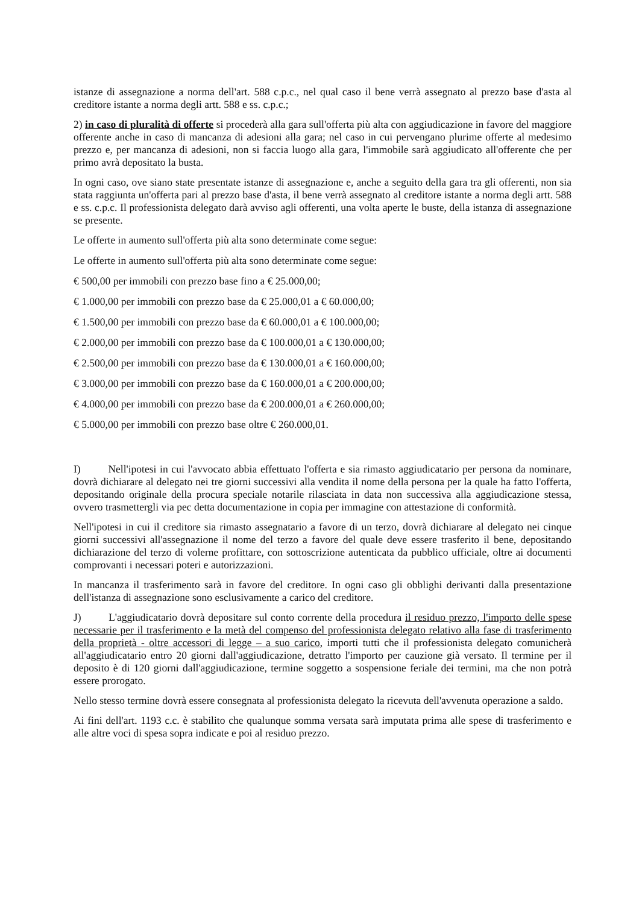istanze di assegnazione a norma dell'art. 588 c.p.c., nel qual caso il bene verrà assegnato al prezzo base d'asta al creditore istante a norma degli artt. 588 e ss. c.p.c.;
2) in caso di pluralità di offerte si procederà alla gara sull'offerta più alta con aggiudicazione in favore del maggiore offerente anche in caso di mancanza di adesioni alla gara; nel caso in cui pervengano plurime offerte al medesimo prezzo e, per mancanza di adesioni, non si faccia luogo alla gara, l'immobile sarà aggiudicato all'offerente che per primo avrà depositato la busta.
In ogni caso, ove siano state presentate istanze di assegnazione e, anche a seguito della gara tra gli offerenti, non sia stata raggiunta un'offerta pari al prezzo base d'asta, il bene verrà assegnato al creditore istante a norma degli artt. 588 e ss. c.p.c. Il professionista delegato darà avviso agli offerenti, una volta aperte le buste, della istanza di assegnazione se presente.
Le offerte in aumento sull'offerta più alta sono determinate come segue:
Le offerte in aumento sull'offerta più alta sono determinate come segue:
€ 500,00 per immobili con prezzo base fino a € 25.000,00;
€ 1.000,00 per immobili con prezzo base da € 25.000,01 a € 60.000,00;
€ 1.500,00 per immobili con prezzo base da € 60.000,01 a € 100.000,00;
€ 2.000,00 per immobili con prezzo base da € 100.000,01 a € 130.000,00;
€ 2.500,00 per immobili con prezzo base da € 130.000,01 a € 160.000,00;
€ 3.000,00 per immobili con prezzo base da € 160.000,01 a € 200.000,00;
€ 4.000,00 per immobili con prezzo base da € 200.000,01 a € 260.000,00;
€ 5.000,00 per immobili con prezzo base oltre € 260.000,01.
I) Nell'ipotesi in cui l'avvocato abbia effettuato l'offerta e sia rimasto aggiudicatario per persona da nominare, dovrà dichiarare al delegato nei tre giorni successivi alla vendita il nome della persona per la quale ha fatto l'offerta, depositando originale della procura speciale notarile rilasciata in data non successiva alla aggiudicazione stessa, ovvero trasmettergli via pec detta documentazione in copia per immagine con attestazione di conformità.
Nell'ipotesi in cui il creditore sia rimasto assegnatario a favore di un terzo, dovrà dichiarare al delegato nei cinque giorni successivi all'assegnazione il nome del terzo a favore del quale deve essere trasferito il bene, depositando dichiarazione del terzo di volerne profittare, con sottoscrizione autenticata da pubblico ufficiale, oltre ai documenti comprovanti i necessari poteri e autorizzazioni.
In mancanza il trasferimento sarà in favore del creditore. In ogni caso gli obblighi derivanti dalla presentazione dell'istanza di assegnazione sono esclusivamente a carico del creditore.
J) L'aggiudicatario dovrà depositare sul conto corrente della procedura il residuo prezzo, l'importo delle spese necessarie per il trasferimento e la metà del compenso del professionista delegato relativo alla fase di trasferimento della proprietà - oltre accessori di legge – a suo carico, importi tutti che il professionista delegato comunicherà all'aggiudicatario entro 20 giorni dall'aggiudicazione, detratto l'importo per cauzione già versato. Il termine per il deposito è di 120 giorni dall'aggiudicazione, termine soggetto a sospensione feriale dei termini, ma che non potrà essere prorogato.
Nello stesso termine dovrà essere consegnata al professionista delegato la ricevuta dell'avvenuta operazione a saldo.
Ai fini dell'art. 1193 c.c. è stabilito che qualunque somma versata sarà imputata prima alle spese di trasferimento e alle altre voci di spesa sopra indicate e poi al residuo prezzo.